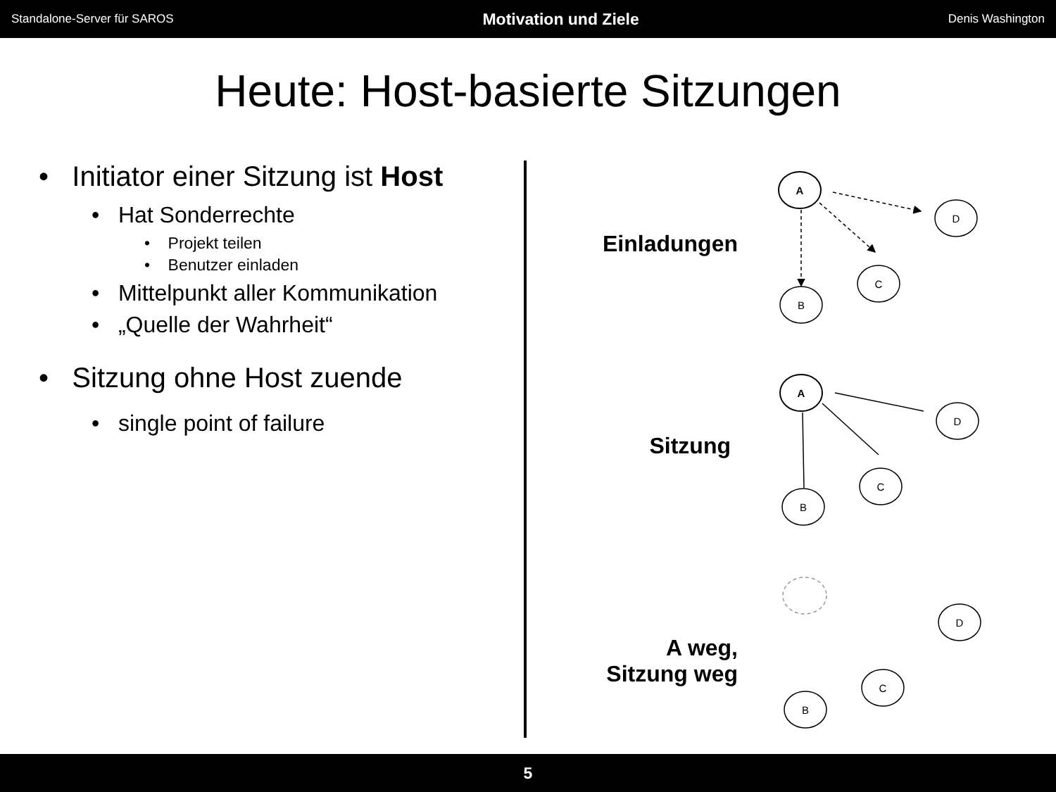Standalone-Server für SAROS Motivation und Ziele Denis Washington
Heute: Host-basierte Sitzungen
• Initiator einer Sitzung ist Host
• Hat Sonderrechte
• Projekt teilen
• Benutzer einladen
• Mittelpunkt aller Kommunikation
• „Quelle der Wahrheit“
• Sitzung ohne Host zuende
• single point of failure
Einladungen
Sitzung
A weg,
Sitzung weg
A
D
C
B
A
D
C
B
D
C
B
5